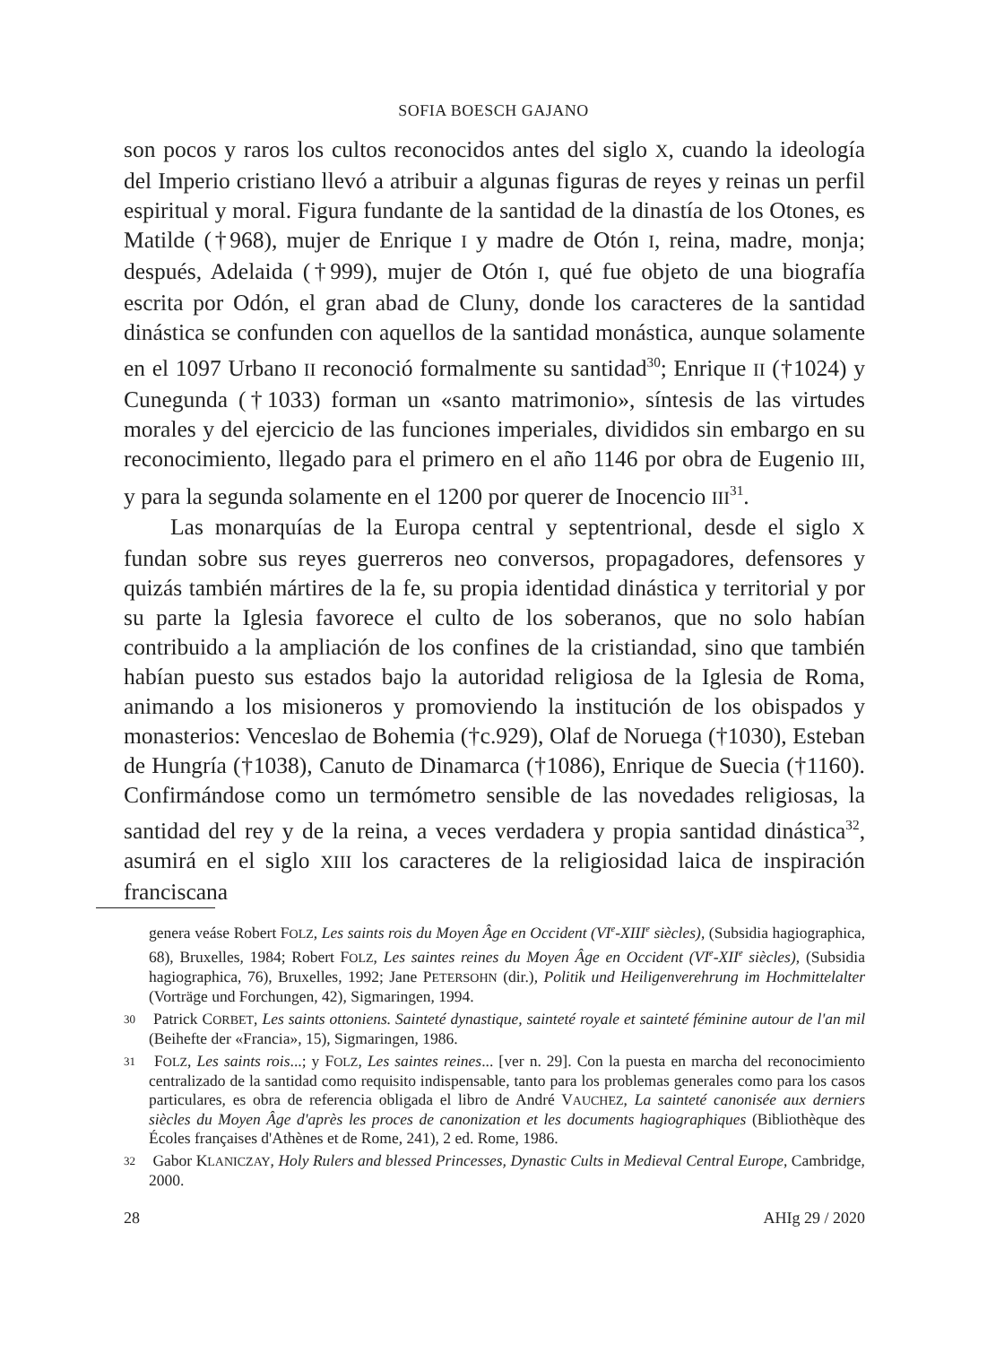SOFIA BOESCH GAJANO
son pocos y raros los cultos reconocidos antes del siglo X, cuando la ideología del Imperio cristiano llevó a atribuir a algunas figuras de reyes y reinas un perfil espiritual y moral. Figura fundante de la santidad de la dinastía de los Otones, es Matilde (†968), mujer de Enrique I y madre de Otón I, reina, madre, monja; después, Adelaida (†999), mujer de Otón I, qué fue objeto de una biografía escrita por Odón, el gran abad de Cluny, donde los caracteres de la santidad dinástica se confunden con aquellos de la santidad monástica, aunque solamente en el 1097 Urbano II reconoció formalmente su santidad<sup>30</sup>; Enrique II (†1024) y Cunegunda (†1033) forman un «santo matrimonio», síntesis de las virtudes morales y del ejercicio de las funciones imperiales, divididos sin embargo en su reconocimiento, llegado para el primero en el año 1146 por obra de Eugenio III, y para la segunda solamente en el 1200 por querer de Inocencio III<sup>31</sup>.
Las monarquías de la Europa central y septentrional, desde el siglo X fundan sobre sus reyes guerreros neo conversos, propagadores, defensores y quizás también mártires de la fe, su propia identidad dinástica y territorial y por su parte la Iglesia favorece el culto de los soberanos, que no solo habían contribuido a la ampliación de los confines de la cristiandad, sino que también habían puesto sus estados bajo la autoridad religiosa de la Iglesia de Roma, animando a los misioneros y promoviendo la institución de los obispados y monasterios: Venceslao de Bohemia (†c.929), Olaf de Noruega (†1030), Esteban de Hungría (†1038), Canuto de Dinamarca (†1086), Enrique de Suecia (†1160). Confirmándose como un termómetro sensible de las novedades religiosas, la santidad del rey y de la reina, a veces verdadera y propia santidad dinástica<sup>32</sup>, asumirá en el siglo XIII los caracteres de la religiosidad laica de inspiración franciscana
genera veáse Robert FOLZ, Les saints rois du Moyen Âge en Occident (VI<sup>e</sup>-XIII<sup>e</sup> siècles), (Subsidia hagiographica, 68), Bruxelles, 1984; Robert FOLZ, Les saintes reines du Moyen Âge en Occident (VI<sup>e</sup>-XII<sup>e</sup> siècles), (Subsidia hagiographica, 76), Bruxelles, 1992; Jane PETERSOHN (dir.), Politik und Heiligenverehrung im Hochmittelalter (Vorträge und Forchungen, 42), Sigmaringen, 1994.
30 Patrick CORBET, Les saints ottoniens. Sainteté dynastique, sainteté royale et sainteté féminine autour de l'an mil (Beihefte der «Francia», 15), Sigmaringen, 1986.
31 FOLZ, Les saints rois...; y FOLZ, Les saintes reines... [ver n. 29]. Con la puesta en marcha del reconocimiento centralizado de la santidad como requisito indispensable, tanto para los problemas generales como para los casos particulares, es obra de referencia obligada el libro de André VAUCHEZ, La sainteté canonisée aux derniers siècles du Moyen Âge d'après les proces de canonization et les documents hagiographiques (Bibliothèque des Écoles françaises d'Athènes et de Rome, 241), 2 ed. Rome, 1986.
32 Gabor KLANICZAY, Holy Rulers and blessed Princesses, Dynastic Cults in Medieval Central Europe, Cambridge, 2000.
28 AHIg 29 / 2020